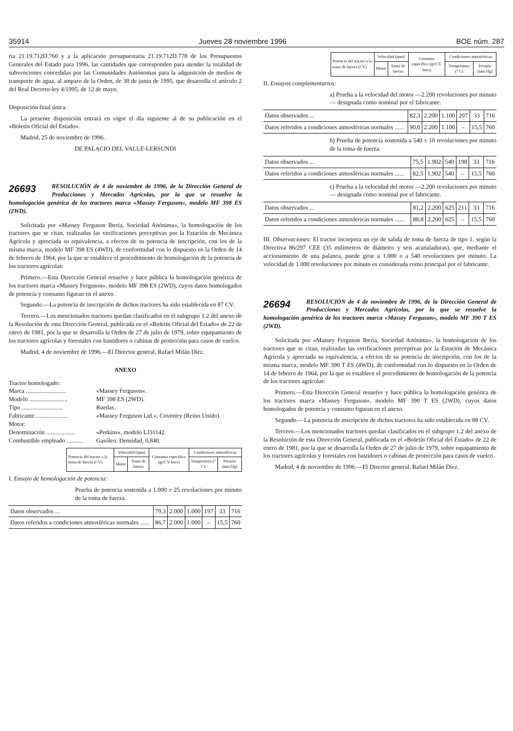35914 Jueves 28 noviembre 1996 BOE núm. 287
ria 21.19.712D.760 y a la aplicación presupuestaria 21.19.712D.778 de los Presupuestos Generales del Estado para 1996, las cantidades que corresponden para atender la totalidad de subvenciones concedidas por las Comunidades Autónomas para la adquisición de medios de transporte de agua, al amparo de la Orden, de 30 de junio de 1995, que desarrolla el artículo 2 del Real Decreto-ley 4/1995, de 12 de mayo.
Disposición final única.
La presente disposición entrará en vigor el día siguiente al de su publicación en el «Boletín Oficial del Estado».
Madrid, 25 de noviembre de 1996.
DE PALACIO DEL VALLE-LERSUNDI
26693 RESOLUCIÓN de 4 de noviembre de 1996, de la Dirección General de Producciones y Mercados Agrícolas, por la que se resuelve la homologación genérica de los tractores marca «Massey Ferguson», modelo MF 398 ES (2WD).
Solicitada por «Massey Ferguson Iberia, Sociedad Anónima», la homologación de los tractores que se citan, realizadas las verificaciones preceptivas por la Estación de Mecánica Agrícola y apreciada su equivalencia, a efectos de su potencia de inscripción, con los de la misma marca, modelo MF 398 ES (4WD), de conformidad con lo dispuesto en la Orden de 14 de febrero de 1964, por la que se establece el procedimiento de homologación de la potencia de los tractores agrícolas:
Primero.—Esta Dirección General resuelve y hace pública la homologación genérica de los tractores marca «Massey Ferguson», modelo MF 398 ES (2WD), cuyos datos homologados de potencia y consumo figuran en el anexo.
Segundo.—La potencia de inscripción de dichos tractores ha sido establecida en 87 CV.
Tercero.—Los mencionados tractores quedan clasificados en el subgrupo 1.2 del anexo de la Resolución de esta Dirección General, publicada en el «Boletín Oficial del Estado» de 22 de enero de 1981, por la que se desarrolla la Orden de 27 de julio de 1979, sobre equipamiento de los tractores agrícolas y forestales con bastidores o cabinas de protección para casos de vuelco.
Madrid, 4 de noviembre de 1996.—El Director general, Rafael Milán Díez.
ANEXO
| Tractor homologado: | |
| Marca .......................... | «Massey Ferguson». |
| Modelo ......................... | MF 398 ES (2WD). |
| Tipo ........................... | Ruedas. |
| Fabricante ..................... | «Massey Ferguson Ltd.», Coventry (Reino Unido). |
| Motor: | |
| Denominación ................... | «Perkins», modelo LJ31142. |
| Combustible empleado ........... | Gasóleo. Densidad, 0,840. |
| Potencia del tractor a la toma de fuerza (CV) | Velocidad (rpm) | | Consumo específico (gr/CV hora) | Condiciones atmosféricas | |
| --- | --- | --- | --- | --- | --- |
| | Motor | Toma de fuerza | | Temperatura (° C) | Presión (mm Hg) |
I. Ensayo de homologación de potencia:
Prueba de potencia sostenida a 1.000 ± 25 revoluciones por minuto de la toma de fuerza.
| Datos observados ... | 79,3 | 2.000 | 1.000 | 197 | 33 | 716 |
| Datos referidos a condiciones atmosféricas normales ...... | 86,7 | 2.000 | 1.000 | – | 15,5 | 760 |
| Potencia del tractor a la toma de fuerza (CV) | Velocidad (rpm) | | Consumo específico (gr/CV hora) | Condiciones atmosféricas | |
| --- | --- | --- | --- | --- | --- |
| | Motor | Toma de fuerza | | Temperatura (° C) | Presión (mm Hg) |
II. Ensayos complementarios:
a) Prueba a la velocidad del motor —2.200 revoluciones por minuto— designada como nominal por el fabricante.
| Datos observados ... | 82,3 | 2.200 | 1.100 | 207 | 33 | 716 |
| Datos referidos a condiciones atmosféricas normales ...... | 90,0 | 2.200 | 1.100 | – | 15,5 | 760 |
b) Prueba de potencia sostenida a 540 ± 10 revoluciones por minuto de la toma de fuerza.
| Datos observados ... | 75,5 | 1.902 | 540 | 198 | 33 | 716 |
| Datos referidos a condiciones atmosféricas normales ...... | 82,5 | 1.902 | 540 | – | 15,5 | 760 |
c) Prueba a la velocidad del motor —2.200 revoluciones por minuto— designada como nominal por el fabricante.
| Datos observados ... | 81,2 | 2.200 | 625 | 211 | 33 | 716 |
| Datos referidos a condiciones atmosféricas normales ...... | 88,8 | 2.200 | 625 | – | 15,5 | 760 |
III. Observaciones: El tractor incorpora un eje de salida de toma de fuerza de tipo 1, según la Directiva 86/297 CEE (35 milímetros de diámetro y seis acanaladuras), que, mediante el accionamiento de una palanca, puede girar a 1.000 o a 540 revoluciones por minuto. La velocidad de 1.000 revoluciones por minuto es considerada como principal por el fabricante.
26694 RESOLUCIÓN de 4 de noviembre de 1996, de la Dirección General de Producciones y Mercados Agrícolas, por la que se resuelve la homologación genérica de los tractores marca «Massey Ferguson», modelo MF 390 T ES (2WD).
Solicitada por «Massey Ferguson Iberia, Sociedad Anónima», la homologación de los tractores que se citan, realizadas las verificaciones preceptivas por la Estación de Mecánica Agrícola y apreciada su equivalencia, a efectos de su potencia de inscripción, con los de la misma marca, modelo MF 390 T ES (4WD), de conformidad con lo dispuesto en la Orden de 14 de febrero de 1964, por la que se establece el procedimiento de homologación de la potencia de los tractores agrícolas:
Primero.—Esta Dirección General resuelve y hace pública la homologación genérica de los tractores marca «Massey Ferguson», modelo MF 390 T ES (2WD), cuyos datos homologados de potencia y consumo figuran en el anexo.
Segundo.—La potencia de inscripción de dichos tractores ha sido establecida en 88 CV.
Tercero.—Los mencionados tractores quedan clasificados en el subgrupo 1.2 del anexo de la Resolución de esta Dirección General, publicada en el «Boletín Oficial del Estado» de 22 de enero de 1981, por la que se desarrolla la Orden de 27 de julio de 1979, sobre equipamiento de los tractores agrícolas y forestales con bastidores o cabinas de protección para casos de vuelco.
Madrid, 4 de noviembre de 1996.—El Director general, Rafael Milán Díez.